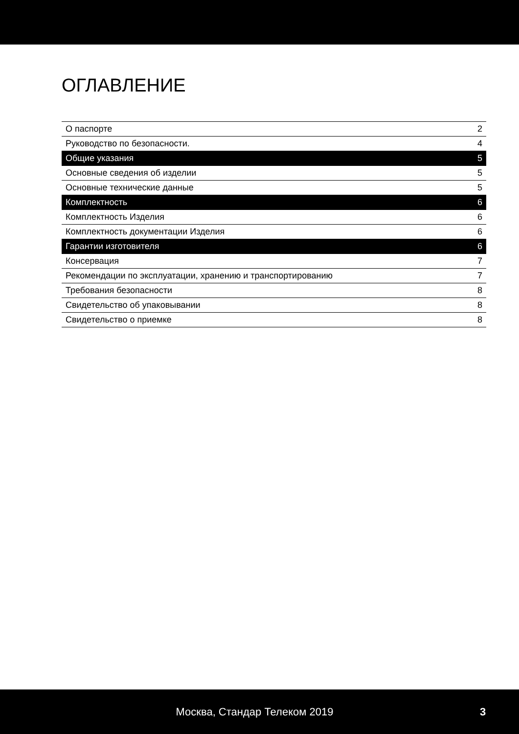ОГЛАВЛЕНИЕ
| О паспорте | 2 |
| Руководство по безопасности. | 4 |
| Общие указания | 5 |
| Основные сведения об изделии | 5 |
| Основные технические данные | 5 |
| Комплектность | 6 |
| Комплектность Изделия | 6 |
| Комплектность документации Изделия | 6 |
| Гарантии изготовителя | 6 |
| Консервация | 7 |
| Рекомендации по эксплуатации, хранению и транспортированию | 7 |
| Требования безопасности | 8 |
| Свидетельство об упаковывании | 8 |
| Свидетельство о приемке | 8 |
Москва, Стандар Телеком 2019 3